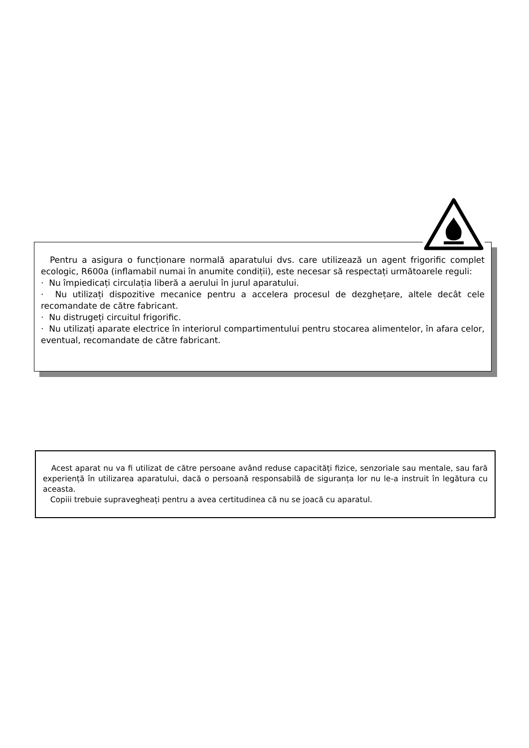Pentru a asigura o funcționare normală aparatului dvs. care utilizează un agent frigorific complet ecologic, R600a (inflamabil numai în anumite condiții), este necesar să respectați următoarele reguli:
· Nu împiedicați circulația liberă a aerului în jurul aparatului.
· Nu utilizați dispozitive mecanice pentru a accelera procesul de dezghețare, altele decât cele recomandate de către fabricant.
· Nu distrugeți circuitul frigorific.
· Nu utilizați aparate electrice în interiorul compartimentului pentru stocarea alimentelor, în afara celor, eventual, recomandate de către fabricant.
Acest aparat nu va fi utilizat de către persoane având reduse capacități fizice, senzoriale sau mentale, sau fară experiență în utilizarea aparatului, dacă o persoană responsabilă de siguranța lor nu le-a instruit în legătura cu aceasta.
Copiii trebuie supravegheați pentru a avea certitudinea că nu se joacă cu aparatul.